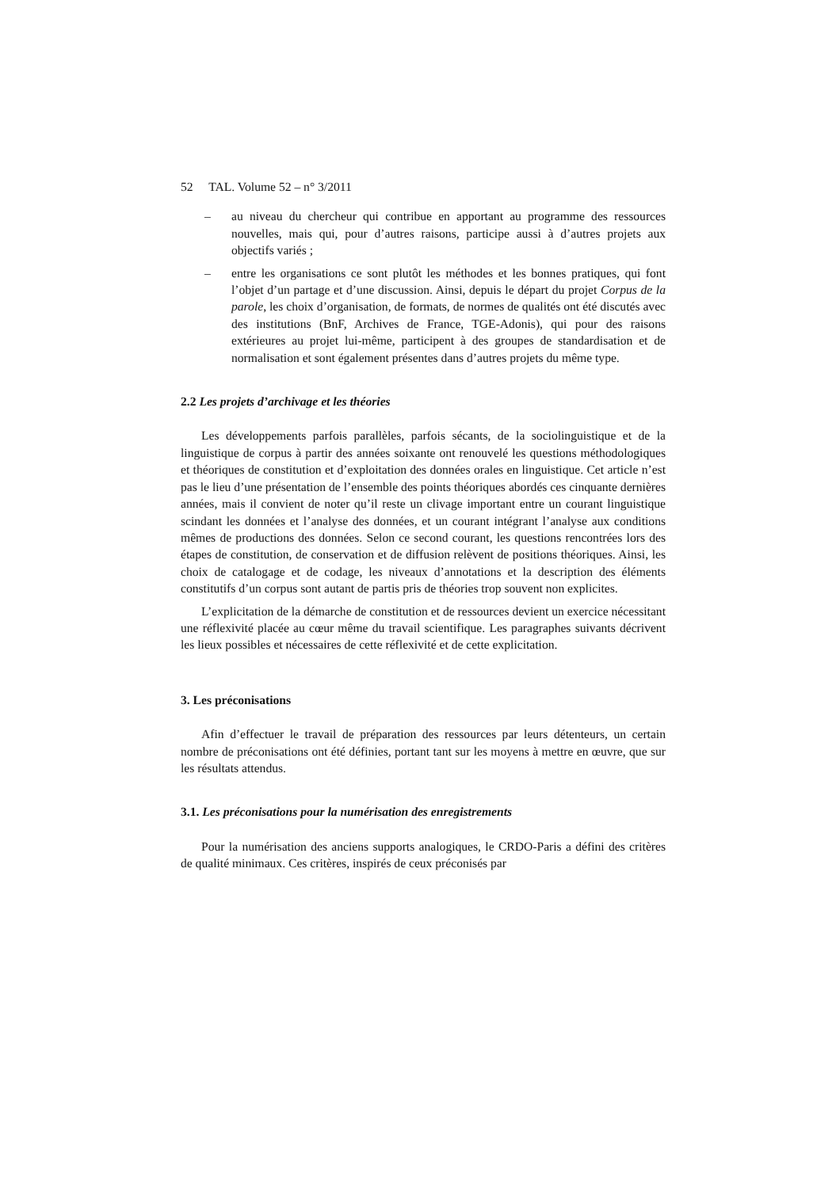52 TAL. Volume 52 – n° 3/2011
– au niveau du chercheur qui contribue en apportant au programme des ressources nouvelles, mais qui, pour d’autres raisons, participe aussi à d’autres projets aux objectifs variés ;
– entre les organisations ce sont plutôt les méthodes et les bonnes pratiques, qui font l’objet d’un partage et d’une discussion. Ainsi, depuis le départ du projet Corpus de la parole, les choix d’organisation, de formats, de normes de qualités ont été discutés avec des institutions (BnF, Archives de France, TGE-Adonis), qui pour des raisons extérieures au projet lui-même, participent à des groupes de standardisation et de normalisation et sont également présentes dans d’autres projets du même type.
2.2 Les projets d’archivage et les théories
Les développements parfois parallèles, parfois sécants, de la sociolinguistique et de la linguistique de corpus à partir des années soixante ont renouvelé les questions méthodologiques et théoriques de constitution et d’exploitation des données orales en linguistique. Cet article n’est pas le lieu d’une présentation de l’ensemble des points théoriques abordés ces cinquante dernières années, mais il convient de noter qu’il reste un clivage important entre un courant linguistique scindant les données et l’analyse des données, et un courant intégrant l’analyse aux conditions mêmes de productions des données. Selon ce second courant, les questions rencontrées lors des étapes de constitution, de conservation et de diffusion relèvent de positions théoriques. Ainsi, les choix de catalogage et de codage, les niveaux d’annotations et la description des éléments constitutifs d’un corpus sont autant de partis pris de théories trop souvent non explicites.
L’explicitation de la démarche de constitution et de ressources devient un exercice nécessitant une réflexivité placée au cœur même du travail scientifique. Les paragraphes suivants décrivent les lieux possibles et nécessaires de cette réflexivité et de cette explicitation.
3. Les préconisations
Afin d’effectuer le travail de préparation des ressources par leurs détenteurs, un certain nombre de préconisations ont été définies, portant tant sur les moyens à mettre en œuvre, que sur les résultats attendus.
3.1. Les préconisations pour la numérisation des enregistrements
Pour la numérisation des anciens supports analogiques, le CRDO-Paris a défini des critères de qualité minimaux. Ces critères, inspirés de ceux préconisés par